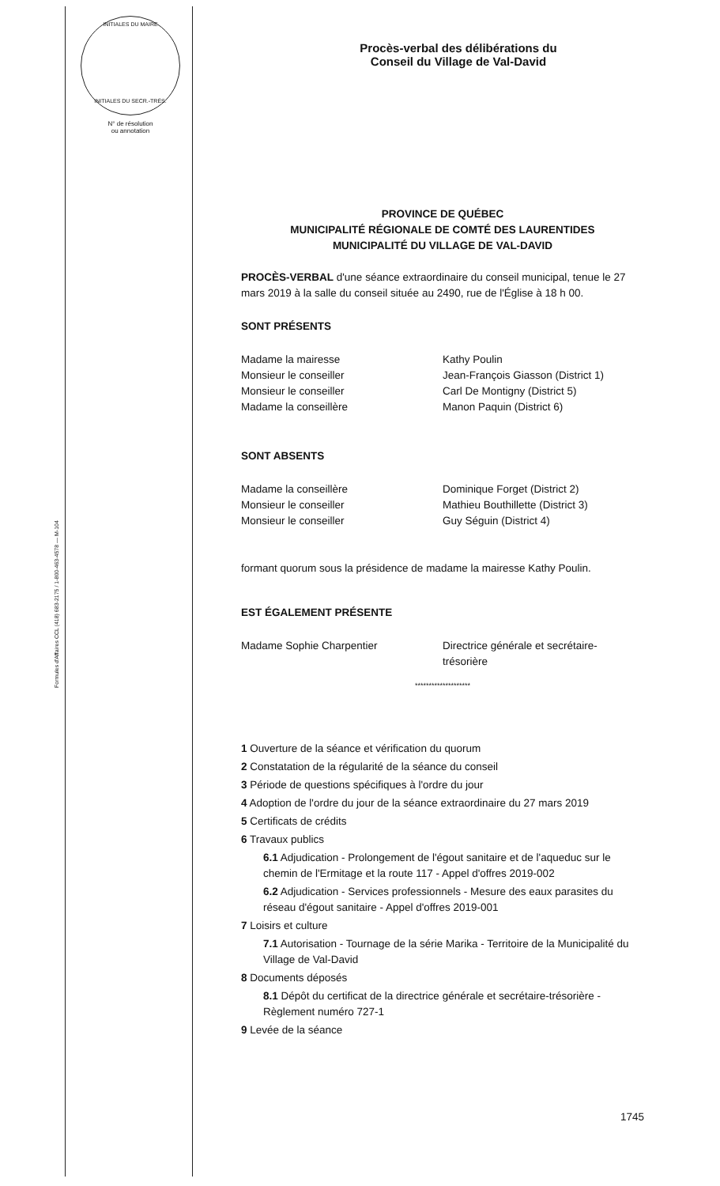INITIALES DU MAIRE
INITIALES DU SECR.-TRÉS.
N° de résolution
ou annotation
Formules d'Affaires CCL (418) 683-2175 / 1-800-463-4578 — M-104
Procès-verbal des délibérations du
Conseil du Village de Val-David
PROVINCE DE QUÉBEC
MUNICIPALITÉ RÉGIONALE DE COMTÉ DES LAURENTIDES
MUNICIPALITÉ DU VILLAGE DE VAL-DAVID
PROCÈS-VERBAL d'une séance extraordinaire du conseil municipal, tenue le 27 mars 2019 à la salle du conseil située au 2490, rue de l'Église à 18 h 00.
SONT PRÉSENTS
Madame la mairesse Kathy Poulin
Monsieur le conseiller Jean-François Giasson (District 1)
Monsieur le conseiller Carl De Montigny (District 5)
Madame la conseillère Manon Paquin (District 6)
SONT ABSENTS
Madame la conseillère Dominique Forget (District 2)
Monsieur le conseiller Mathieu Bouthillette (District 3)
Monsieur le conseiller Guy Séguin (District 4)
formant quorum sous la présidence de madame la mairesse Kathy Poulin.
EST ÉGALEMENT PRÉSENTE
Madame Sophie Charpentier Directrice générale et secrétaire-
trésorière
********************
1 Ouverture de la séance et vérification du quorum
2 Constatation de la régularité de la séance du conseil
3 Période de questions spécifiques à l'ordre du jour
4 Adoption de l'ordre du jour de la séance extraordinaire du 27 mars 2019
5 Certificats de crédits
6 Travaux publics
6.1 Adjudication - Prolongement de l'égout sanitaire et de l'aqueduc sur le chemin de l'Ermitage et la route 117 - Appel d'offres 2019-002
6.2 Adjudication - Services professionnels - Mesure des eaux parasites du réseau d'égout sanitaire - Appel d'offres 2019-001
7 Loisirs et culture
7.1 Autorisation - Tournage de la série Marika - Territoire de la Municipalité du Village de Val-David
8 Documents déposés
8.1 Dépôt du certificat de la directrice générale et secrétaire-trésorière - Règlement numéro 727-1
9 Levée de la séance
1745